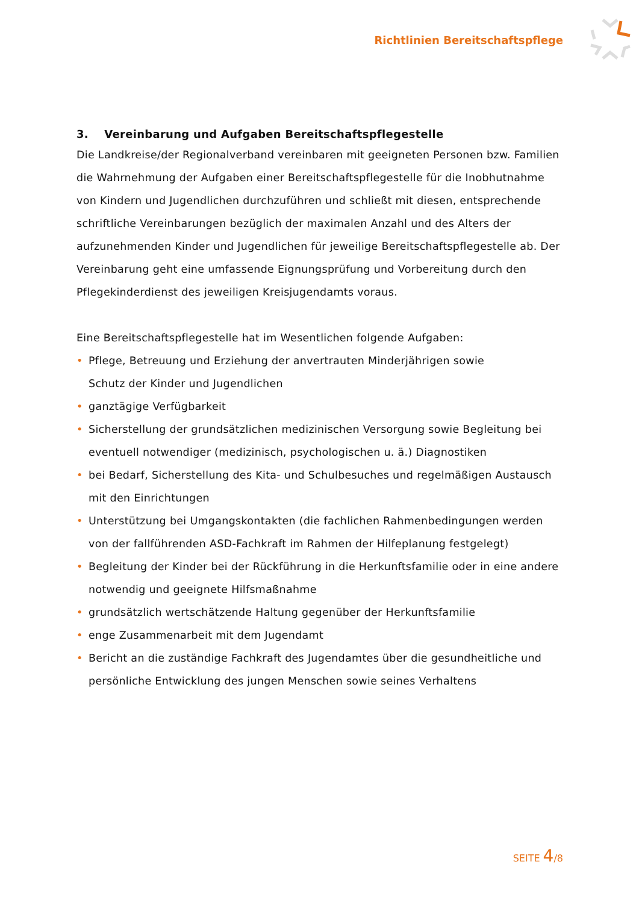Richtlinien Bereitschaftspflege
3. Vereinbarung und Aufgaben Bereitschaftspflegestelle
Die Landkreise/der Regionalverband vereinbaren mit geeigneten Personen bzw. Familien die Wahrnehmung der Aufgaben einer Bereitschaftspflegestelle für die Inobhutnahme von Kindern und Jugendlichen durchzuführen und schließt mit diesen, entsprechende schriftliche Vereinbarungen bezüglich der maximalen Anzahl und des Alters der aufzunehmenden Kinder und Jugendlichen für jeweilige Bereitschaftspflegestelle ab. Der Vereinbarung geht eine umfassende Eignungsprüfung und Vorbereitung durch den Pflegekinderdienst des jeweiligen Kreisjugendamts voraus.
Eine Bereitschaftspflegestelle hat im Wesentlichen folgende Aufgaben:
• Pflege, Betreuung und Erziehung der anvertrauten Minderjährigen sowie
Schutz der Kinder und Jugendlichen
• ganztägige Verfügbarkeit
• Sicherstellung der grundsätzlichen medizinischen Versorgung sowie Begleitung bei eventuell notwendiger (medizinisch, psychologischen u. ä.) Diagnostiken
• bei Bedarf, Sicherstellung des Kita- und Schulbesuches und regelmäßigen Austausch mit den Einrichtungen
• Unterstützung bei Umgangskontakten (die fachlichen Rahmenbedingungen werden von der fallführenden ASD-Fachkraft im Rahmen der Hilfeplanung festgelegt)
• Begleitung der Kinder bei der Rückführung in die Herkunftsfamilie oder in eine andere notwendig und geeignete Hilfsmaßnahme
• grundsätzlich wertschätzende Haltung gegenüber der Herkunftsfamilie
• enge Zusammenarbeit mit dem Jugendamt
• Bericht an die zuständige Fachkraft des Jugendamtes über die gesundheitliche und persönliche Entwicklung des jungen Menschen sowie seines Verhaltens
SEITE 4/8